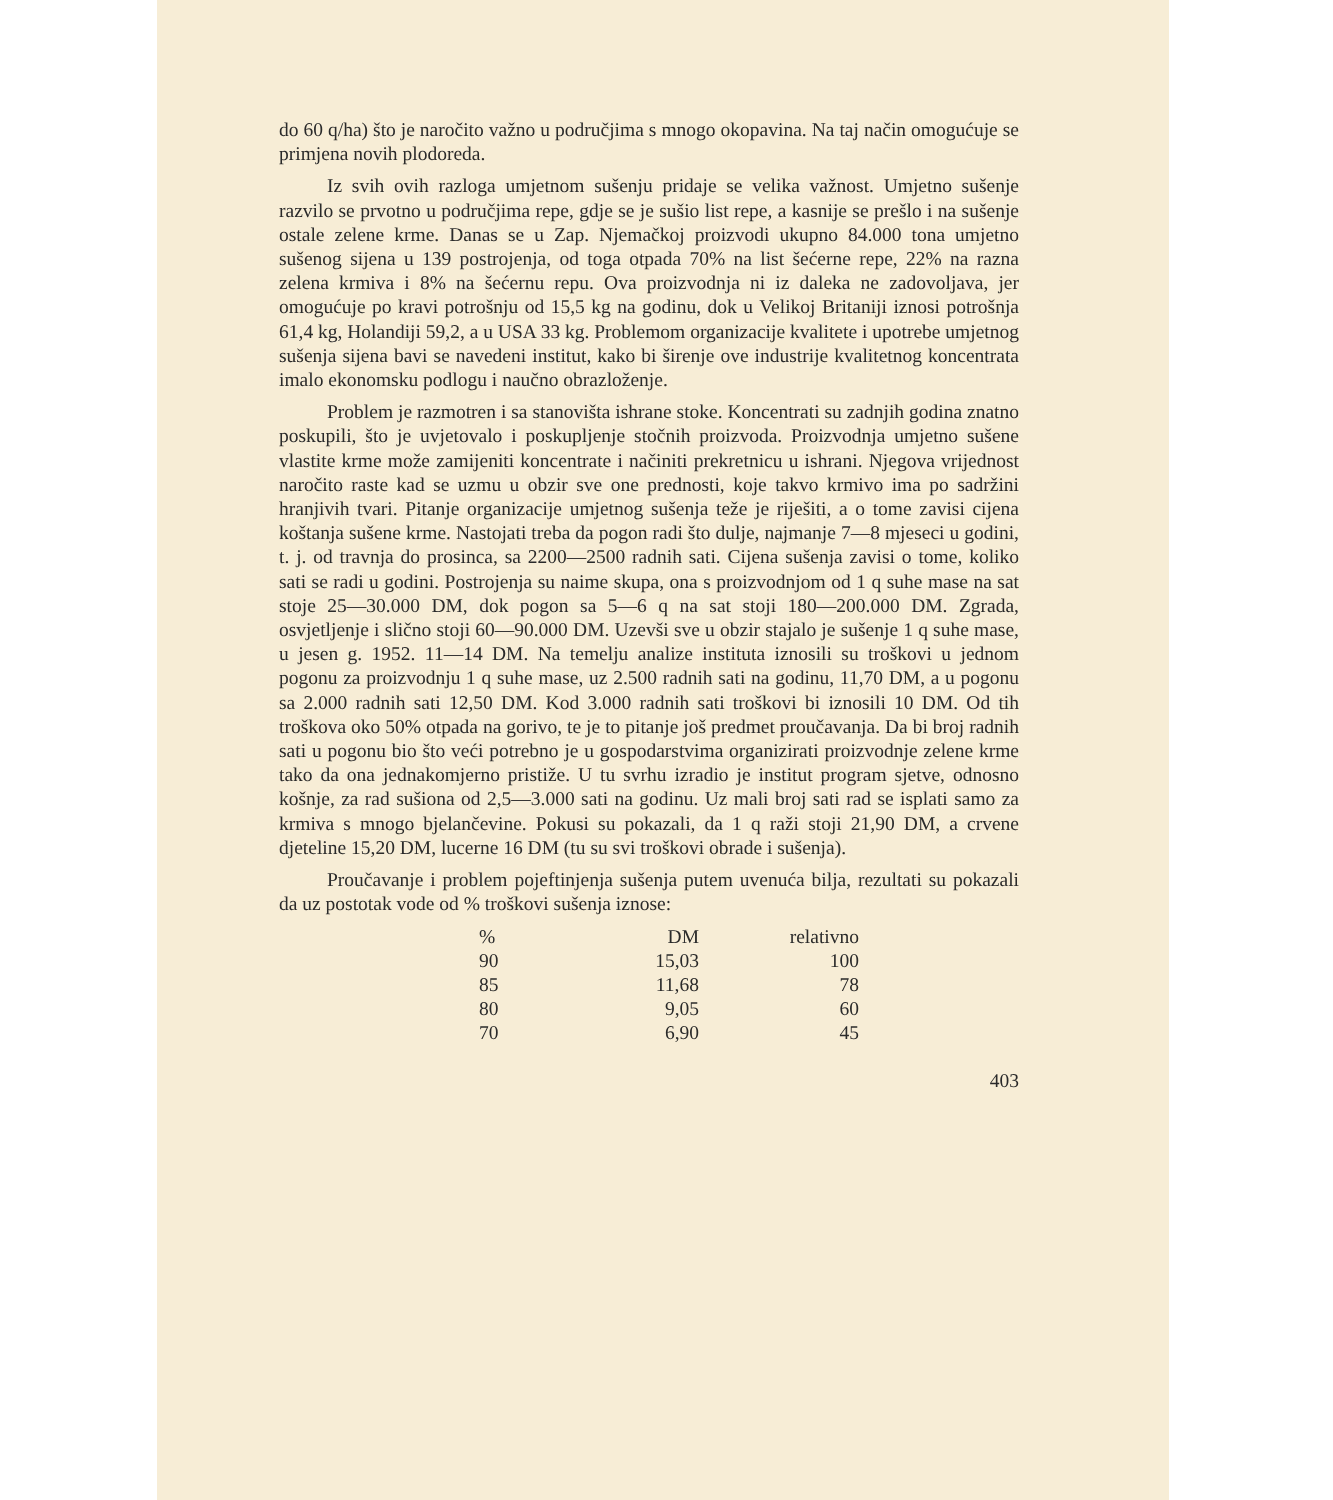do 60 q/ha) što je naročito važno u područjima s mnogo okopavina. Na taj način omogućuje se primjena novih plodoreda.
Iz svih ovih razloga umjetnom sušenju pridaje se velika važnost. Umjetno sušenje razvilo se prvotno u područjima repe, gdje se je sušio list repe, a kasnije se prešlo i na sušenje ostale zelene krme. Danas se u Zap. Njemačkoj proizvodi ukupno 84.000 tona umjetno sušenog sijena u 139 postrojenja, od toga otpada 70% na list šećerne repe, 22% na razna zelena krmiva i 8% na šećernu repu. Ova proizvodnja ni iz daleka ne zadovoljava, jer omogućuje po kravi potrošnju od 15,5 kg na godinu, dok u Velikoj Britaniji iznosi potrošnja 61,4 kg, Holandiji 59,2, a u USA 33 kg. Problemom organizacije kvalitete i upotrebe umjetnog sušenja sijena bavi se navedeni institut, kako bi širenje ove industrije kvalitetnog koncentrata imalo ekonomsku podlogu i naučno obrazloženje.
Problem je razmotren i sa stanovišta ishrane stoke. Koncentrati su zadnjih godina znatno poskupili, što je uvjetovalo i poskupljenje stočnih proizvoda. Proizvodnja umjetno sušene vlastite krme može zamijeniti koncentrate i načiniti prekretnicu u ishrani. Njegova vrijednost naročito raste kad se uzmu u obzir sve one prednosti, koje takvo krmivo ima po sadržini hranjivih tvari. Pitanje organizacije umjetnog sušenja teže je riješiti, a o tome zavisi cijena koštanja sušene krme. Nastojati treba da pogon radi što dulje, najmanje 7—8 mjeseci u godini, t. j. od travnja do prosinca, sa 2200—2500 radnih sati. Cijena sušenja zavisi o tome, koliko sati se radi u godini. Postrojenja su naime skupa, ona s proizvodnjom od 1 q suhe mase na sat stoje 25—30.000 DM, dok pogon sa 5—6 q na sat stoji 180—200.000 DM. Zgrada, osvjetljenje i slično stoji 60—90.000 DM. Uzevši sve u obzir stajalo je sušenje 1 q suhe mase, u jesen g. 1952. 11—14 DM. Na temelju analize instituta iznosili su troškovi u jednom pogonu za proizvodnju 1 q suhe mase, uz 2.500 radnih sati na godinu, 11,70 DM, a u pogonu sa 2.000 radnih sati 12,50 DM. Kod 3.000 radnih sati troškovi bi iznosili 10 DM. Od tih troškova oko 50% otpada na gorivo, te je to pitanje još predmet proučavanja. Da bi broj radnih sati u pogonu bio što veći potrebno je u gospodarstvima organizirati proizvodnje zelene krme tako da ona jednakomjerno pristiže. U tu svrhu izradio je institut program sjetve, odnosno košnje, za rad sušiona od 2,5—3.000 sati na godinu. Uz mali broj sati rad se isplati samo za krmiva s mnogo bjelančevine. Pokusi su pokazali, da 1 q raži stoji 21,90 DM, a crvene djeteline 15,20 DM, lucerne 16 DM (tu su svi troškovi obrade i sušenja).
Proučavanje i problem pojeftinjenja sušenja putem uvenuća bilja, rezultati su pokazali da uz postotak vode od % troškovi sušenja iznose:
| % | DM | relativno |
| --- | --- | --- |
| 90 | 15,03 | 100 |
| 85 | 11,68 | 78 |
| 80 | 9,05 | 60 |
| 70 | 6,90 | 45 |
403